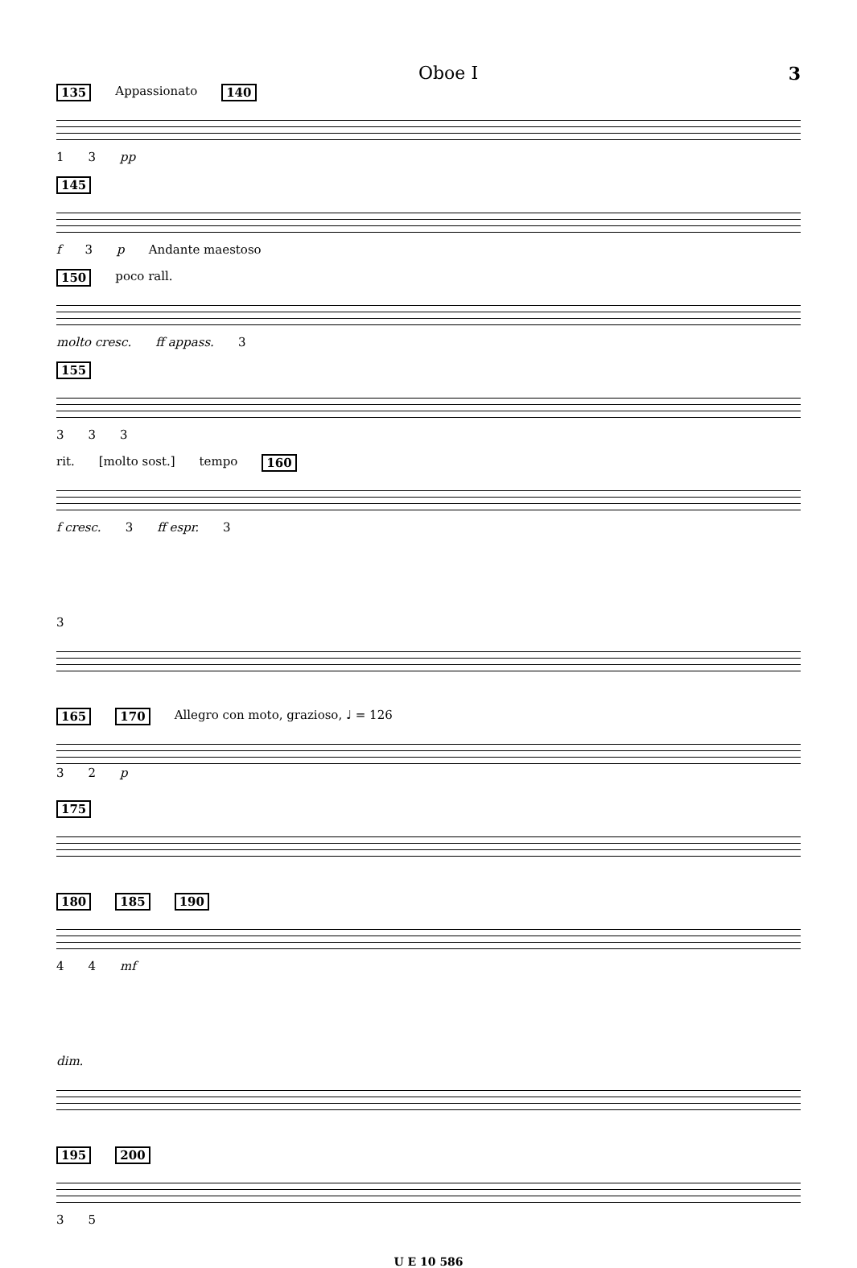Oboe I 3
135 Appassionato 140
1 3 pp
145
f 3 p Andante maestoso
150 poco rall.
molto cresc. ff appass. 3
155
3 3 3
rit. [molto sost.] tempo 160
f cresc. 3 ff espr. 3
3
165 170 Allegro con moto, grazioso, ♩ = 126
3 2 p
175
180 185 190
4 4 mf
dim.
195 200
3 5
U E 10 586